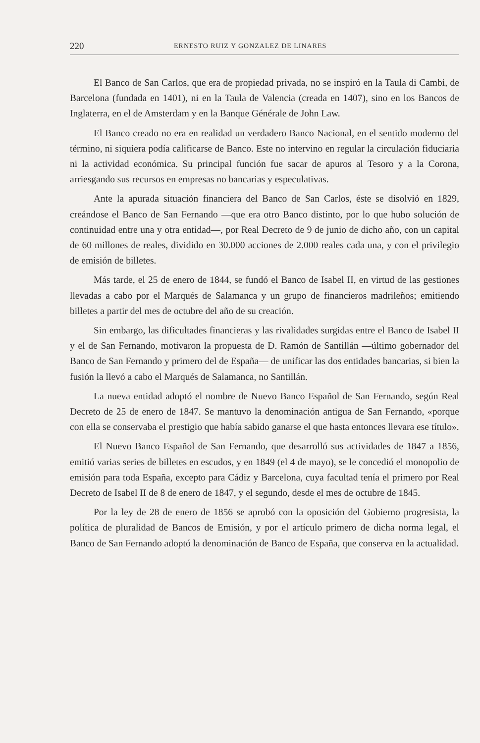220 ERNESTO RUIZ Y GONZALEZ DE LINARES
El Banco de San Carlos, que era de propiedad privada, no se inspiró en la Taula di Cambi, de Barcelona (fundada en 1401), ni en la Taula de Valencia (creada en 1407), sino en los Bancos de Inglaterra, en el de Amsterdam y en la Banque Générale de John Law.
El Banco creado no era en realidad un verdadero Banco Nacional, en el sentido moderno del término, ni siquiera podía calificarse de Banco. Este no intervino en regular la circulación fiduciaria ni la actividad económica. Su principal función fue sacar de apuros al Tesoro y a la Corona, arriesgando sus recursos en empresas no bancarias y especulativas.
Ante la apurada situación financiera del Banco de San Carlos, éste se disolvió en 1829, creándose el Banco de San Fernando —que era otro Banco distinto, por lo que hubo solución de continuidad entre una y otra entidad—, por Real Decreto de 9 de junio de dicho año, con un capital de 60 millones de reales, dividido en 30.000 acciones de 2.000 reales cada una, y con el privilegio de emisión de billetes.
Más tarde, el 25 de enero de 1844, se fundó el Banco de Isabel II, en virtud de las gestiones llevadas a cabo por el Marqués de Salamanca y un grupo de financieros madrileños; emitiendo billetes a partir del mes de octubre del año de su creación.
Sin embargo, las dificultades financieras y las rivalidades surgidas entre el Banco de Isabel II y el de San Fernando, motivaron la propuesta de D. Ramón de Santillán —último gobernador del Banco de San Fernando y primero del de España— de unificar las dos entidades bancarias, si bien la fusión la llevó a cabo el Marqués de Salamanca, no Santillán.
La nueva entidad adoptó el nombre de Nuevo Banco Español de San Fernando, según Real Decreto de 25 de enero de 1847. Se mantuvo la denominación antigua de San Fernando, «porque con ella se conservaba el prestigio que había sabido ganarse el que hasta entonces llevara ese título».
El Nuevo Banco Español de San Fernando, que desarrolló sus actividades de 1847 a 1856, emitió varias series de billetes en escudos, y en 1849 (el 4 de mayo), se le concedió el monopolio de emisión para toda España, excepto para Cádiz y Barcelona, cuya facultad tenía el primero por Real Decreto de Isabel II de 8 de enero de 1847, y el segundo, desde el mes de octubre de 1845.
Por la ley de 28 de enero de 1856 se aprobó con la oposición del Gobierno progresista, la política de pluralidad de Bancos de Emisión, y por el artículo primero de dicha norma legal, el Banco de San Fernando adoptó la denominación de Banco de España, que conserva en la actualidad.